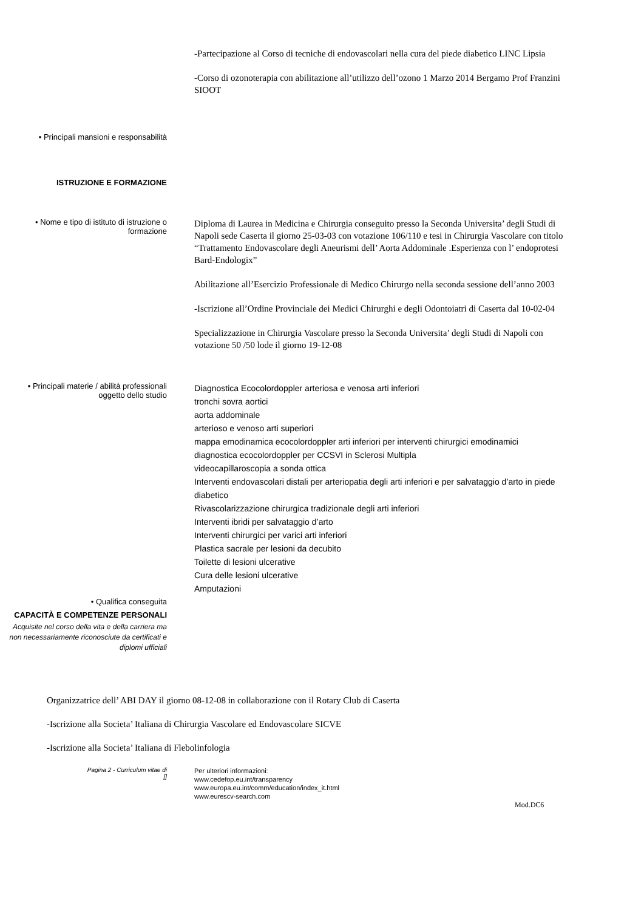-Partecipazione al Corso di tecniche di endovascolari nella cura del piede diabetico LINC Lipsia
-Corso di ozonoterapia con abilitazione all’utilizzo dell’ozono 1 Marzo 2014 Bergamo Prof Franzini SIOOT
• Principali mansioni e responsabilità
ISTRUZIONE E FORMAZIONE
• Nome e tipo di istituto di istruzione o formazione
Diploma di Laurea in Medicina e Chirurgia conseguito presso la Seconda Universita’ degli Studi di Napoli sede Caserta il giorno 25-03-03 con votazione 106/110 e tesi in Chirurgia Vascolare con titolo “Trattamento Endovascolare degli Aneurismi dell’ Aorta Addominale .Esperienza con l’ endoprotesi Bard-Endologix”
Abilitazione all’Esercizio Professionale di Medico Chirurgo nella seconda sessione dell’anno 2003
-Iscrizione all’Ordine Provinciale dei Medici Chirurghi e degli Odontoiatri di Caserta dal 10-02-04
Specializzazione in Chirurgia Vascolare presso la Seconda Universita’ degli Studi di Napoli con votazione 50 /50 lode il giorno 19-12-08
• Principali materie / abilità professionali oggetto dello studio
Diagnostica Ecocolordoppler arteriosa e venosa arti inferiori
tronchi sovra aortici
aorta addominale
arterioso e venoso arti superiori
mappa emodinamica ecocolordoppler arti inferiori per interventi chirurgici emodinamici
diagnostica ecocolordoppler per CCSVI in Sclerosi Multipla
videocapillaroscopia a sonda ottica
Interventi endovascolari distali per arteriopatia degli arti inferiori e per salvataggio d’arto in piede diabetico
Rivascolarizzazione chirurgica tradizionale degli arti inferiori
Interventi ibridi per salvataggio d’arto
Interventi chirurgici per varici arti inferiori
Plastica sacrale per lesioni da decubito
Toilette di lesioni ulcerative
Cura delle lesioni ulcerative
Amputazioni
• Qualifica conseguita
CAPACITÀ E COMPETENZE PERSONALI
Acquisite nel corso della vita e della carriera ma non necessariamente riconosciute da certificati e diplomi ufficiali
Organizzatrice dell’ ABI DAY il giorno 08-12-08 in collaborazione con il Rotary Club di Caserta
-Iscrizione alla Societa’ Italiana di Chirurgia Vascolare ed Endovascolare SICVE
-Iscrizione alla Societa’ Italiana di Flebolinfologia
Pagina 2 - Curriculum vitae di
[]
Per ulteriori informazioni:
www.cedefop.eu.int/transparency
www.europa.eu.int/comm/education/index_it.html
www.eurescv-search.com
Mod.DC6